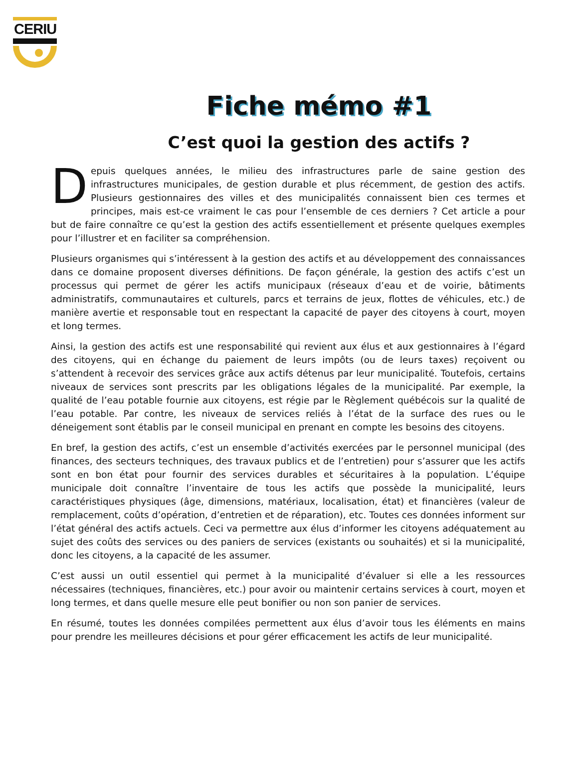CERIU
Fiche mémo #1
C’est quoi la gestion des actifs ?
Depuis quelques années, le milieu des infrastructures parle de saine gestion des infrastructures municipales, de gestion durable et plus récemment, de gestion des actifs. Plusieurs gestionnaires des villes et des municipalités connaissent bien ces termes et principes, mais est-ce vraiment le cas pour l’ensemble de ces derniers ? Cet article a pour but de faire connaître ce qu’est la gestion des actifs essentiellement et présente quelques exemples pour l’illustrer et en faciliter sa compréhension.
Plusieurs organismes qui s’intéressent à la gestion des actifs et au développement des connaissances dans ce domaine proposent diverses définitions. De façon générale, la gestion des actifs c’est un processus qui permet de gérer les actifs municipaux (réseaux d’eau et de voirie, bâtiments administratifs, communautaires et culturels, parcs et terrains de jeux, flottes de véhicules, etc.) de manière avertie et responsable tout en respectant la capacité de payer des citoyens à court, moyen et long termes.
Ainsi, la gestion des actifs est une responsabilité qui revient aux élus et aux gestionnaires à l’égard des citoyens, qui en échange du paiement de leurs impôts (ou de leurs taxes) reçoivent ou s’attendent à recevoir des services grâce aux actifs détenus par leur municipalité. Toutefois, certains niveaux de services sont prescrits par les obligations légales de la municipalité. Par exemple, la qualité de l’eau potable fournie aux citoyens, est régie par le Règlement québécois sur la qualité de l’eau potable. Par contre, les niveaux de services reliés à l’état de la surface des rues ou le déneigement sont établis par le conseil municipal en prenant en compte les besoins des citoyens.
En bref, la gestion des actifs, c’est un ensemble d’activités exercées par le personnel municipal (des finances, des secteurs techniques, des travaux publics et de l’entretien) pour s’assurer que les actifs sont en bon état pour fournir des services durables et sécuritaires à la population. L’équipe municipale doit connaître l’inventaire de tous les actifs que possède la municipalité, leurs caractéristiques physiques (âge, dimensions, matériaux, localisation, état) et financières (valeur de remplacement, coûts d’opération, d’entretien et de réparation), etc. Toutes ces données informent sur l’état général des actifs actuels. Ceci va permettre aux élus d’informer les citoyens adéquatement au sujet des coûts des services ou des paniers de services (existants ou souhaités) et si la municipalité, donc les citoyens, a la capacité de les assumer.
C’est aussi un outil essentiel qui permet à la municipalité d’évaluer si elle a les ressources nécessaires (techniques, financières, etc.) pour avoir ou maintenir certains services à court, moyen et long termes, et dans quelle mesure elle peut bonifier ou non son panier de services.
En résumé, toutes les données compilées permettent aux élus d’avoir tous les éléments en mains pour prendre les meilleures décisions et pour gérer efficacement les actifs de leur municipalité.